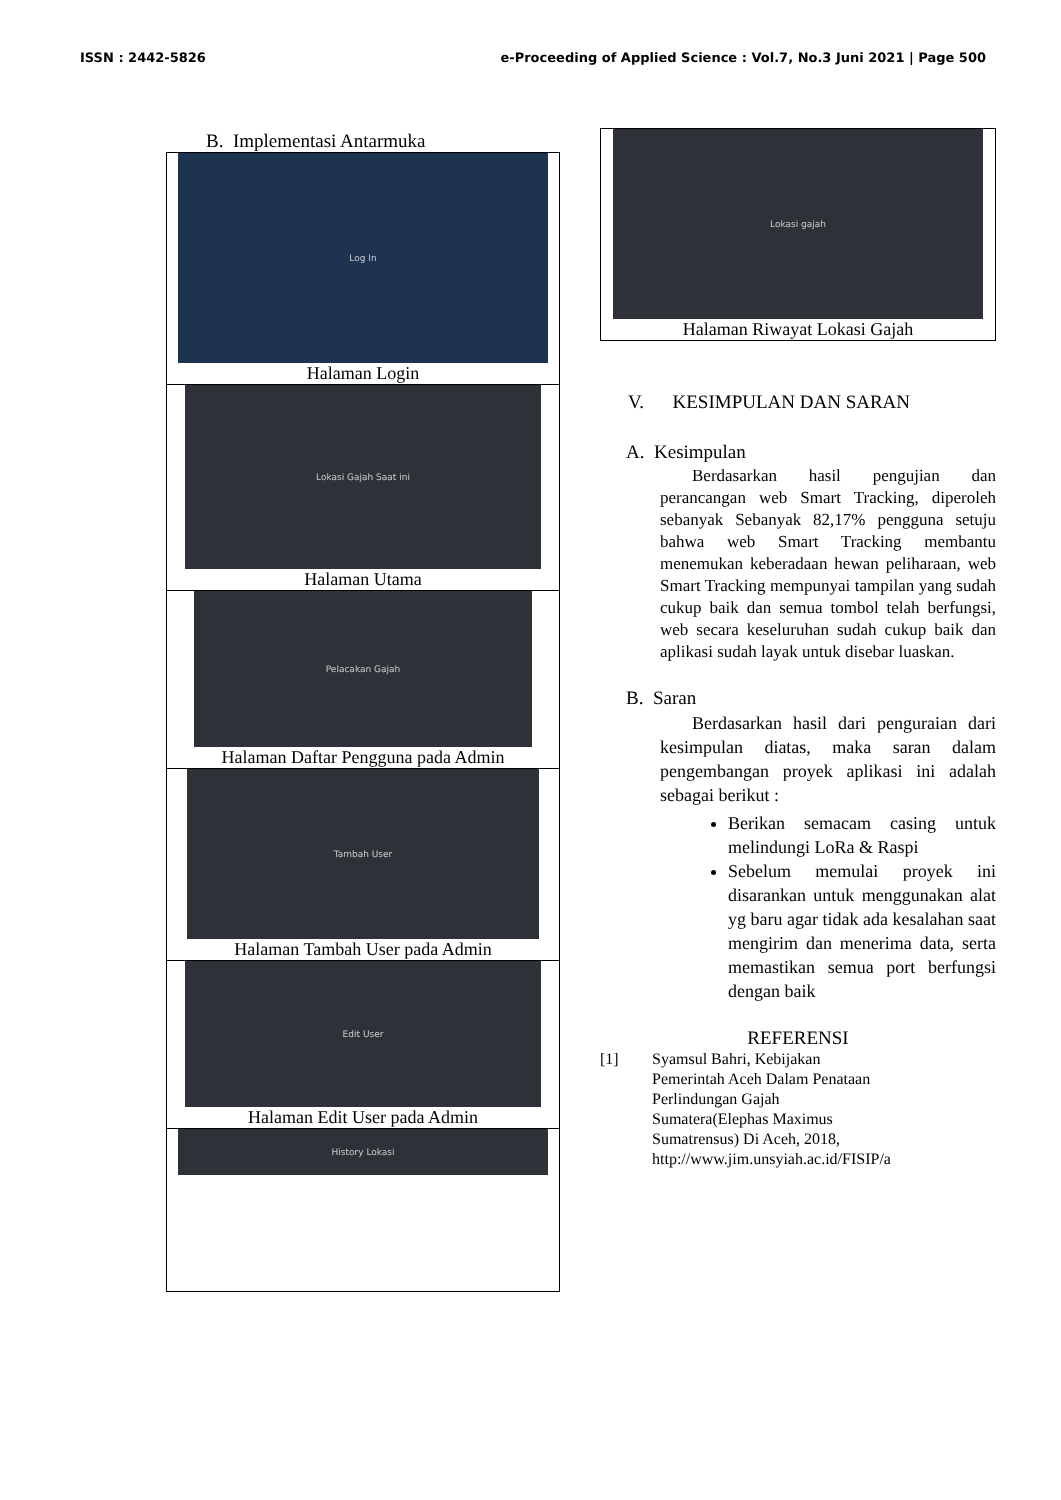ISSN : 2442-5826 e-Proceeding of Applied Science : Vol.7, No.3 Juni 2021 | Page 500
B. Implementasi Antarmuka
Log In
Halaman Login
Lokasi Gajah Saat ini
Halaman Utama
Pelacakan Gajah
Halaman Daftar Pengguna pada Admin
Tambah User
Halaman Tambah User pada Admin
Edit User
Halaman Edit User pada Admin
History Lokasi
Lokasi gajah
Halaman Riwayat Lokasi Gajah
V. KESIMPULAN DAN SARAN
A. Kesimpulan
Berdasarkan hasil pengujian dan perancangan web Smart Tracking, diperoleh sebanyak Sebanyak 82,17% pengguna setuju bahwa web Smart Tracking membantu menemukan keberadaan hewan peliharaan, web Smart Tracking mempunyai tampilan yang sudah cukup baik dan semua tombol telah berfungsi, web secara keseluruhan sudah cukup baik dan aplikasi sudah layak untuk disebar luaskan.
B. Saran
Berdasarkan hasil dari penguraian dari kesimpulan diatas, maka saran dalam pengembangan proyek aplikasi ini adalah sebagai berikut :
Berikan semacam casing untuk melindungi LoRa & Raspi
Sebelum memulai proyek ini disarankan untuk menggunakan alat yg baru agar tidak ada kesalahan saat mengirim dan menerima data, serta memastikan semua port berfungsi dengan baik
REFERENSI
[1] Syamsul Bahri, Kebijakan
Pemerintah Aceh Dalam Penataan
Perlindungan Gajah
Sumatera(Elephas Maximus
Sumatrensus) Di Aceh, 2018,
http://www.jim.unsyiah.ac.id/FISIP/a